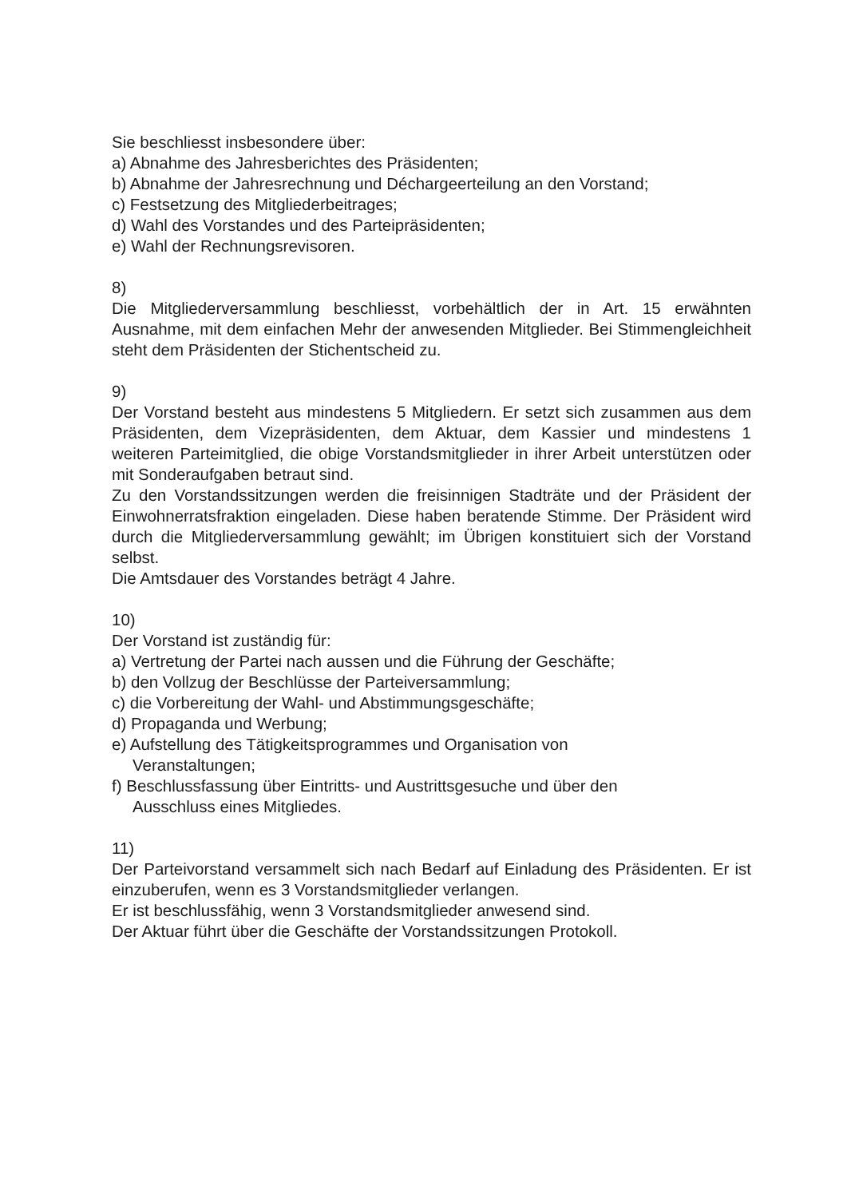Sie beschliesst insbesondere über:
a) Abnahme des Jahresberichtes des Präsidenten;
b) Abnahme der Jahresrechnung und Déchargeerteilung an den Vorstand;
c) Festsetzung des Mitgliederbeitrages;
d) Wahl des Vorstandes und des Parteipräsidenten;
e) Wahl der Rechnungsrevisoren.
8)
Die Mitgliederversammlung beschliesst, vorbehältlich der in Art. 15 erwähnten Ausnahme, mit dem einfachen Mehr der anwesenden Mitglieder. Bei Stimmengleichheit steht dem Präsidenten der Stichentscheid zu.
9)
Der Vorstand besteht aus mindestens 5 Mitgliedern. Er setzt sich zusammen aus dem Präsidenten, dem Vizepräsidenten, dem Aktuar, dem Kassier und mindestens 1 weiteren Parteimitglied, die obige Vorstandsmitglieder in ihrer Arbeit unterstützen oder mit Sonderaufgaben betraut sind.
Zu den Vorstandssitzungen werden die freisinnigen Stadträte und der Präsident der Einwohnerratsfraktion eingeladen. Diese haben beratende Stimme. Der Präsident wird durch die Mitgliederversammlung gewählt; im Übrigen konstituiert sich der Vorstand selbst.
Die Amtsdauer des Vorstandes beträgt 4 Jahre.
10)
Der Vorstand ist zuständig für:
a) Vertretung der Partei nach aussen und die Führung der Geschäfte;
b) den Vollzug der Beschlüsse der Parteiversammlung;
c) die Vorbereitung der Wahl- und Abstimmungsgeschäfte;
d) Propaganda und Werbung;
e) Aufstellung des Tätigkeitsprogrammes und Organisation von
Veranstaltungen;
f) Beschlussfassung über Eintritts- und Austrittsgesuche und über den
Ausschluss eines Mitgliedes.
11)
Der Parteivorstand versammelt sich nach Bedarf auf Einladung des Präsidenten. Er ist einzuberufen, wenn es 3 Vorstandsmitglieder verlangen.
Er ist beschlussfähig, wenn 3 Vorstandsmitglieder anwesend sind.
Der Aktuar führt über die Geschäfte der Vorstandssitzungen Protokoll.